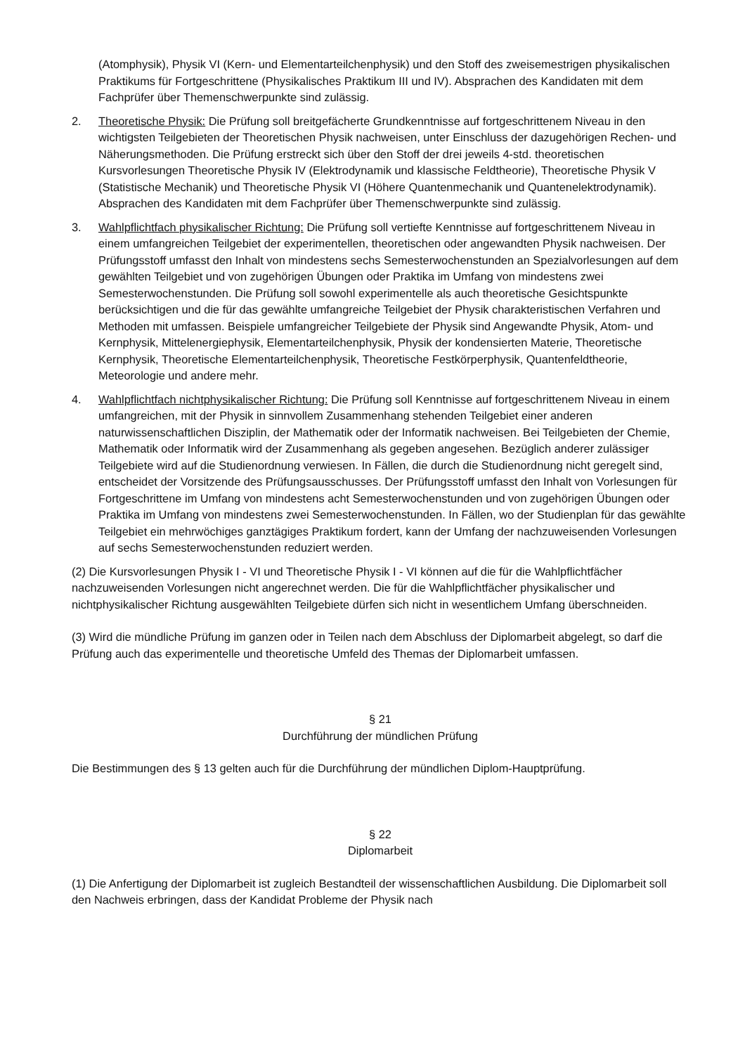(Atomphysik), Physik VI (Kern- und Elementarteilchenphysik) und den Stoff des zweisemestrigen physikalischen Praktikums für Fortgeschrittene (Physikalisches Praktikum III und IV). Absprachen des Kandidaten mit dem Fachprüfer über Themenschwerpunkte sind zulässig.
2. Theoretische Physik: Die Prüfung soll breitgefächerte Grundkenntnisse auf fortgeschrittenem Niveau in den wichtigsten Teilgebieten der Theoretischen Physik nachweisen, unter Einschluss der dazugehörigen Rechen- und Näherungsmethoden. Die Prüfung erstreckt sich über den Stoff der drei jeweils 4-std. theoretischen Kursvorlesungen Theoretische Physik IV (Elektrodynamik und klassische Feldtheorie), Theoretische Physik V (Statistische Mechanik) und Theoretische Physik VI (Höhere Quantenmechanik und Quantenelektrodynamik). Absprachen des Kandidaten mit dem Fachprüfer über Themenschwerpunkte sind zulässig.
3. Wahlpflichtfach physikalischer Richtung: Die Prüfung soll vertiefte Kenntnisse auf fortgeschrittenem Niveau in einem umfangreichen Teilgebiet der experimentellen, theoretischen oder angewandten Physik nachweisen. Der Prüfungsstoff umfasst den Inhalt von mindestens sechs Semesterwochenstunden an Spezialvorlesungen auf dem gewählten Teilgebiet und von zugehörigen Übungen oder Praktika im Umfang von mindestens zwei Semesterwochenstunden. Die Prüfung soll sowohl experimentelle als auch theoretische Gesichtspunkte berücksichtigen und die für das gewählte umfangreiche Teilgebiet der Physik charakteristischen Verfahren und Methoden mit umfassen. Beispiele umfangreicher Teilgebiete der Physik sind Angewandte Physik, Atom- und Kernphysik, Mittelenergiephysik, Elementarteilchenphysik, Physik der kondensierten Materie, Theoretische Kernphysik, Theoretische Elementarteilchenphysik, Theoretische Festkörperphysik, Quantenfeldtheorie, Meteorologie und andere mehr.
4. Wahlpflichtfach nichtphysikalischer Richtung: Die Prüfung soll Kenntnisse auf fortgeschrittenem Niveau in einem umfangreichen, mit der Physik in sinnvollem Zusammenhang stehenden Teilgebiet einer anderen naturwissenschaftlichen Disziplin, der Mathematik oder der Informatik nachweisen. Bei Teilgebieten der Chemie, Mathematik oder Informatik wird der Zusammenhang als gegeben angesehen. Bezüglich anderer zulässiger Teilgebiete wird auf die Studienordnung verwiesen. In Fällen, die durch die Studienordnung nicht geregelt sind, entscheidet der Vorsitzende des Prüfungsausschusses. Der Prüfungsstoff umfasst den Inhalt von Vorlesungen für Fortgeschrittene im Umfang von mindestens acht Semesterwochenstunden und von zugehörigen Übungen oder Praktika im Umfang von mindestens zwei Semesterwochenstunden. In Fällen, wo der Studienplan für das gewählte Teilgebiet ein mehrwöchiges ganztägiges Praktikum fordert, kann der Umfang der nachzuweisenden Vorlesungen auf sechs Semesterwochenstunden reduziert werden.
(2) Die Kursvorlesungen Physik I - VI und Theoretische Physik I - VI können auf die für die Wahlpflichtfächer nachzuweisenden Vorlesungen nicht angerechnet werden. Die für die Wahlpflichtfächer physikalischer und nichtphysikalischer Richtung ausgewählten Teilgebiete dürfen sich nicht in wesentlichem Umfang überschneiden.
(3) Wird die mündliche Prüfung im ganzen oder in Teilen nach dem Abschluss der Diplomarbeit abgelegt, so darf die Prüfung auch das experimentelle und theoretische Umfeld des Themas der Diplomarbeit umfassen.
§ 21
Durchführung der mündlichen Prüfung
Die Bestimmungen des § 13 gelten auch für die Durchführung der mündlichen Diplom-Hauptprüfung.
§ 22
Diplomarbeit
(1) Die Anfertigung der Diplomarbeit ist zugleich Bestandteil der wissenschaftlichen Ausbildung. Die Diplomarbeit soll den Nachweis erbringen, dass der Kandidat Probleme der Physik nach